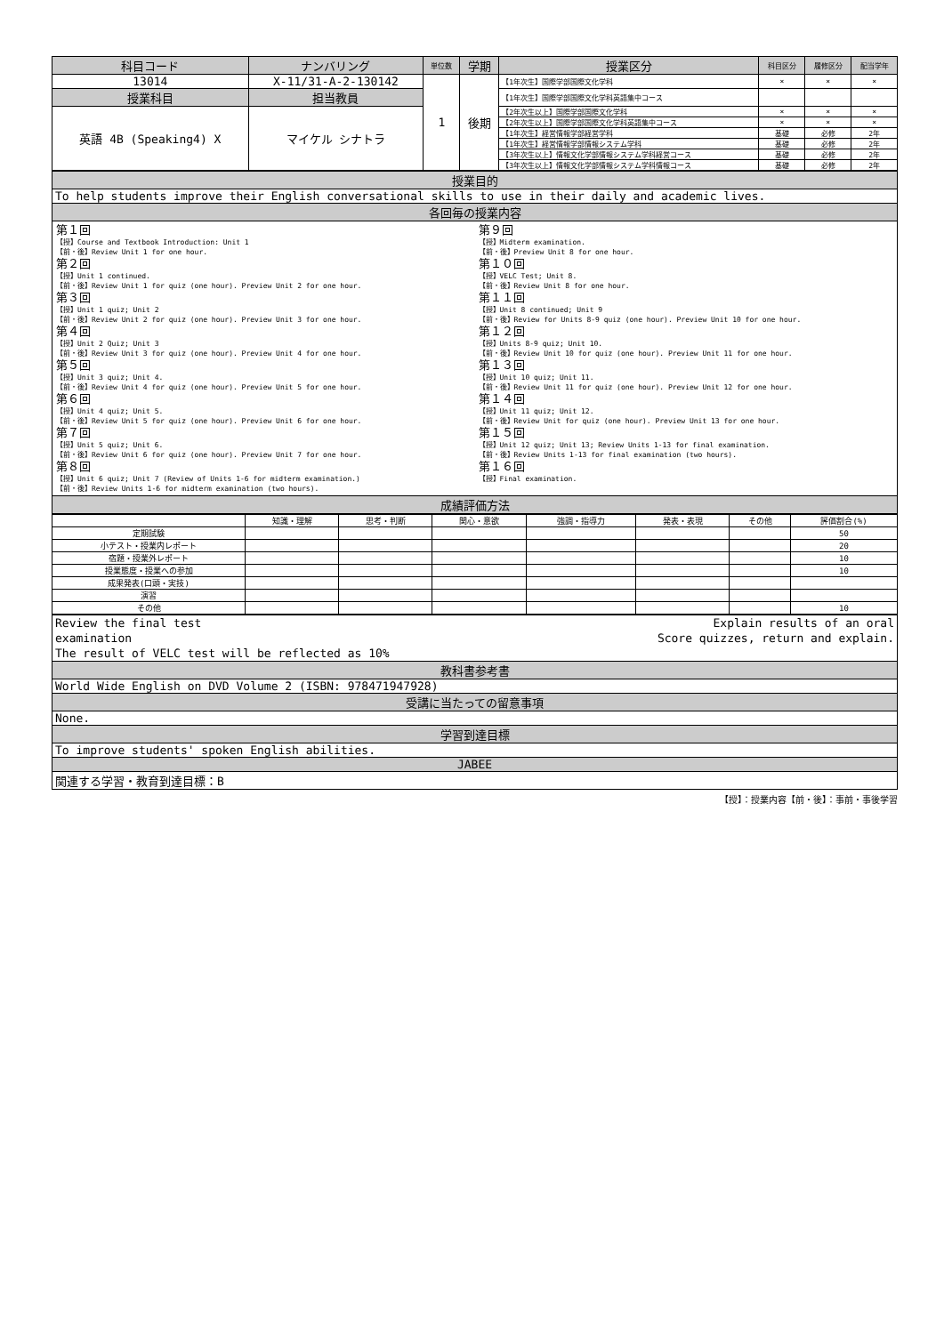| 科目コード | ナンバリング | 単位数 | 学期 | 授業区分 | 科目区分 | 履修区分 | 配当学年 |
| --- | --- | --- | --- | --- | --- | --- | --- |
| 13014 | X-11/31-A-2-130142 | 1 | 後期 | 【1年次生】国際学部国際文化学科 | × | × | × |
| 授業科目 | 担当教員 | | | 【1年次生】国際学部国際文化学科英語集中コース | | | |
| 英語 4B (Speaking4) X | マイケル シナトラ | | | 【2年次生以上】国際学部国際文化学科 | × | × | × |
| | | | | 【2年次生以上】国際学部国際文化学科英語集中コース | × | × | × |
| | | | | 【1年次生】経営情報学部経営学科 | 基礎 | 必修 | 2年 |
| | | | | 【1年次生】経営情報学部情報システム学科 | 基礎 | 必修 | 2年 |
| | | | | 【3年次生以上】情報文化学部情報システム学科経営コース | 基礎 | 必修 | 2年 |
| | | | | 【3年次生以上】情報文化学部情報システム学科情報コース | 基礎 | 必修 | 2年 |
| 授業目的 |
| To help students improve their English conversational skills to use in their daily and academic lives. |
| 各回毎の授業内容 |
| / 第１回 【授】Course and Textbook Introduction: Unit 1 【前・後】Review Unit 1 for one hour. 第２回 【授】Unit 1 continued. 【前・後】Review Unit 1 for quiz (one hour). Preview Unit 2 for one hour. 第３回 【授】Unit 1 quiz; Unit 2 【前・後】Review Unit 2 for quiz (one hour). Preview Unit 3 for one hour. 第４回 【授】Unit 2 Quiz; Unit 3 【前・後】Review Unit 3 for quiz (one hour). Preview Unit 4 for one hour. 第５回 【授】Unit 3 quiz; Unit 4. 【前・後】Review Unit 4 for quiz (one hour). Preview Unit 5 for one hour. 第６回 【授】Unit 4 quiz; Unit 5. 【前・後】Review Unit 5 for quiz (one hour). Preview Unit 6 for one hour. 第７回 【授】Unit 5 quiz; Unit 6. 【前・後】Review Unit 6 for quiz (one hour). Preview Unit 7 for one hour. 第８回 【授】Unit 6 quiz; Unit 7 (Review of Units 1-6 for midterm examination.) 【前・後】Review Units 1-6 for midterm examination (two hours). / 第９回 【授】Midterm examination. 【前・後】Preview Unit 8 for one hour. 第１０回 【授】VELC Test; Unit 8. 【前・後】Review Unit 8 for one hour. 第１１回 【授】Unit 8 continued; Unit 9 【前・後】Review for Units 8-9 quiz (one hour). Preview Unit 10 for one hour. 第１２回 【授】Units 8-9 quiz; Unit 10. 【前・後】Review Unit 10 for quiz (one hour). Preview Unit 11 for one hour. 第１３回 【授】Unit 10 quiz; Unit 11. 【前・後】Review Unit 11 for quiz (one hour). Preview Unit 12 for one hour. 第１４回 【授】Unit 11 quiz; Unit 12. 【前・後】Review Unit for quiz (one hour). Preview Unit 13 for one hour. 第１５回 【授】Unit 12 quiz; Unit 13; Review Units 1-13 for final examination. 【前・後】Review Units 1-13 for final examination (two hours). 第１６回 【授】Final examination. / |
| 成績評価方法 |
| | 知識・理解 | 思考・判断 | 関心・意欲 | 強調・指導力 | 発表・表現 | その他 | 評価割合(%) |
| 定期試験 | | | | | | | 50 |
| 小テスト・授業内レポート | | | | | | | 20 |
| 宿題・授業外レポート | | | | | | | 10 |
| 授業態度・授業への参加 | | | | | | | 10 |
| 成果発表(口頭・実技) | | | | | | | |
| 演習 | | | | | | | |
| その他 | | | | | | | 10 |
| Review the final test examination The result of VELC test will be reflected as 10% Explain results of an oral Score quizzes, return and explain. |
| 教科書参考書 |
| World Wide English on DVD Volume 2 (ISBN: 978471947928) |
| 受講に当たっての留意事項 |
| None. |
| 学習到達目標 |
| To improve students' spoken English abilities. |
| JABEE |
| 関連する学習・教育到達目標：B |
【授】：授業内容【前・後】：事前・事後学習